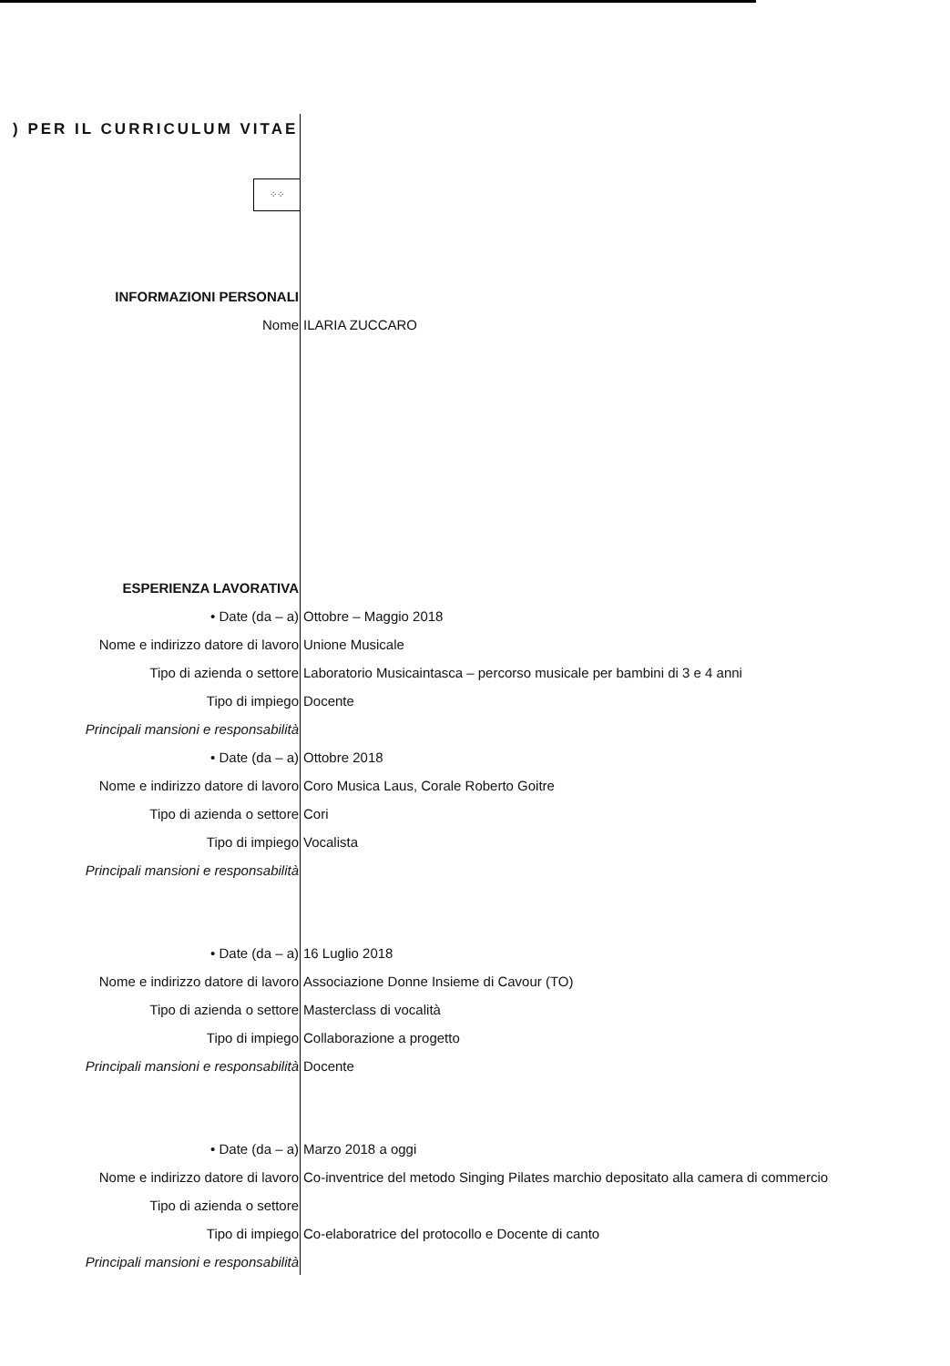) PER IL CURRICULUM VITAE
⁘⁘
| INFORMAZIONI PERSONALI | |
| Nome | ILARIA ZUCCARO |
| ESPERIENZA LAVORATIVA | |
| • Date (da – a) | Ottobre – Maggio 2018 |
| Nome e indirizzo datore di lavoro | Unione Musicale |
| Tipo di azienda o settore | Laboratorio Musicaintasca – percorso musicale per bambini di 3 e 4 anni |
| Tipo di impiego | Docente |
| Principali mansioni e responsabilità | |
| • Date (da – a) | Ottobre 2018 |
| Nome e indirizzo datore di lavoro | Coro Musica Laus, Corale Roberto Goitre |
| Tipo di azienda o settore | Cori |
| Tipo di impiego | Vocalista |
| Principali mansioni e responsabilità | |
| • Date (da – a) | 16 Luglio 2018 |
| Nome e indirizzo datore di lavoro | Associazione Donne Insieme di Cavour (TO) |
| Tipo di azienda o settore | Masterclass di vocalità |
| Tipo di impiego | Collaborazione a progetto |
| Principali mansioni e responsabilità | Docente |
| • Date (da – a) | Marzo 2018 a oggi |
| Nome e indirizzo datore di lavoro | Co-inventrice del metodo Singing Pilates marchio depositato alla camera di commercio |
| Tipo di azienda o settore | |
| Tipo di impiego | Co-elaboratrice del protocollo e Docente di canto |
| Principali mansioni e responsabilità | |